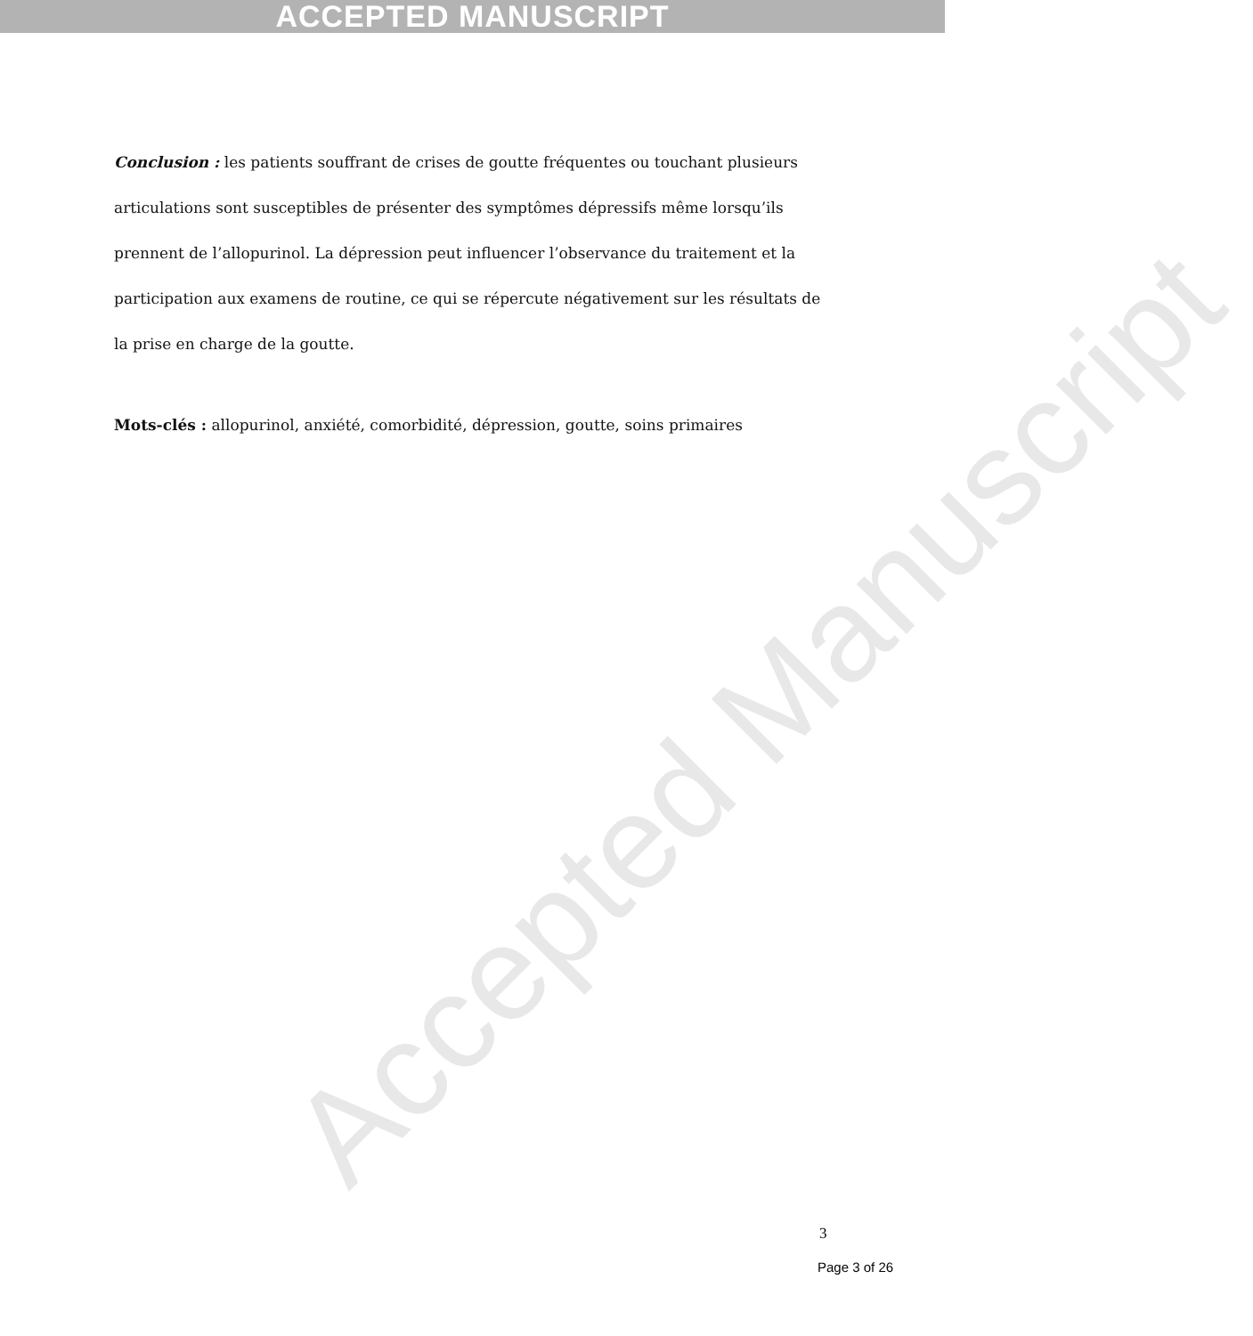ACCEPTED MANUSCRIPT
Accepted Manuscript
Conclusion : les patients souffrant de crises de goutte fréquentes ou touchant plusieurs articulations sont susceptibles de présenter des symptômes dépressifs même lorsqu’ils prennent de l’allopurinol. La dépression peut influencer l’observance du traitement et la participation aux examens de routine, ce qui se répercute négativement sur les résultats de la prise en charge de la goutte.
Mots-clés : allopurinol, anxiété, comorbidité, dépression, goutte, soins primaires
3
Page 3 of 26